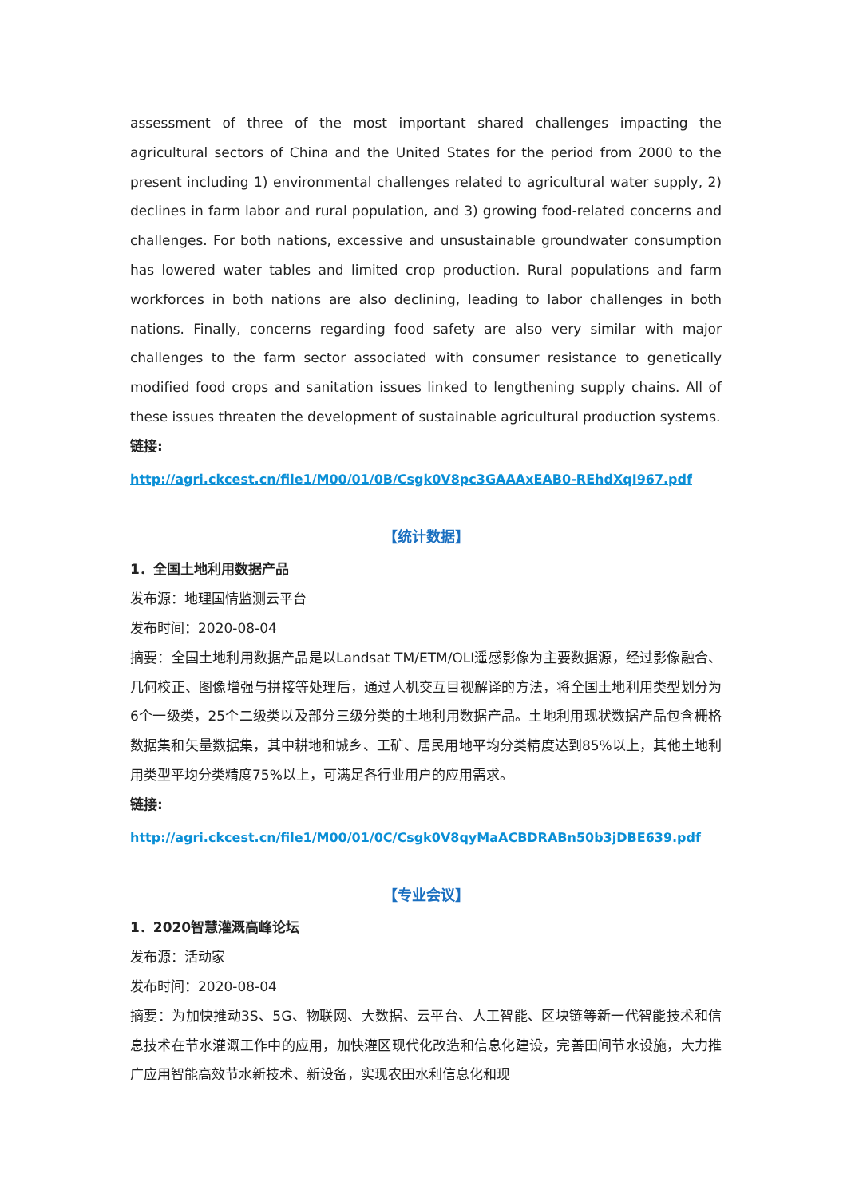assessment of three of the most important shared challenges impacting the agricultural sectors of China and the United States for the period from 2000 to the present including 1) environmental challenges related to agricultural water supply, 2) declines in farm labor and rural population, and 3) growing food-related concerns and challenges. For both nations, excessive and unsustainable groundwater consumption has lowered water tables and limited crop production. Rural populations and farm workforces in both nations are also declining, leading to labor challenges in both nations. Finally, concerns regarding food safety are also very similar with major challenges to the farm sector associated with consumer resistance to genetically modified food crops and sanitation issues linked to lengthening supply chains. All of these issues threaten the development of sustainable agricultural production systems.
链接:
http://agri.ckcest.cn/file1/M00/01/0B/Csgk0V8pc3GAAAxEAB0-REhdXqI967.pdf
【统计数据】
1．全国土地利用数据产品
发布源：地理国情监测云平台
发布时间：2020-08-04
摘要：全国土地利用数据产品是以Landsat TM/ETM/OLI遥感影像为主要数据源，经过影像融合、几何校正、图像增强与拼接等处理后，通过人机交互目视解译的方法，将全国土地利用类型划分为6个一级类，25个二级类以及部分三级分类的土地利用数据产品。土地利用现状数据产品包含栅格数据集和矢量数据集，其中耕地和城乡、工矿、居民用地平均分类精度达到85%以上，其他土地利用类型平均分类精度75%以上，可满足各行业用户的应用需求。
链接:
http://agri.ckcest.cn/file1/M00/01/0C/Csgk0V8qyMaACBDRABn50b3jDBE639.pdf
【专业会议】
1．2020智慧灌溉高峰论坛
发布源：活动家
发布时间：2020-08-04
摘要：为加快推动3S、5G、物联网、大数据、云平台、人工智能、区块链等新一代智能技术和信息技术在节水灌溉工作中的应用，加快灌区现代化改造和信息化建设，完善田间节水设施，大力推广应用智能高效节水新技术、新设备，实现农田水利信息化和现